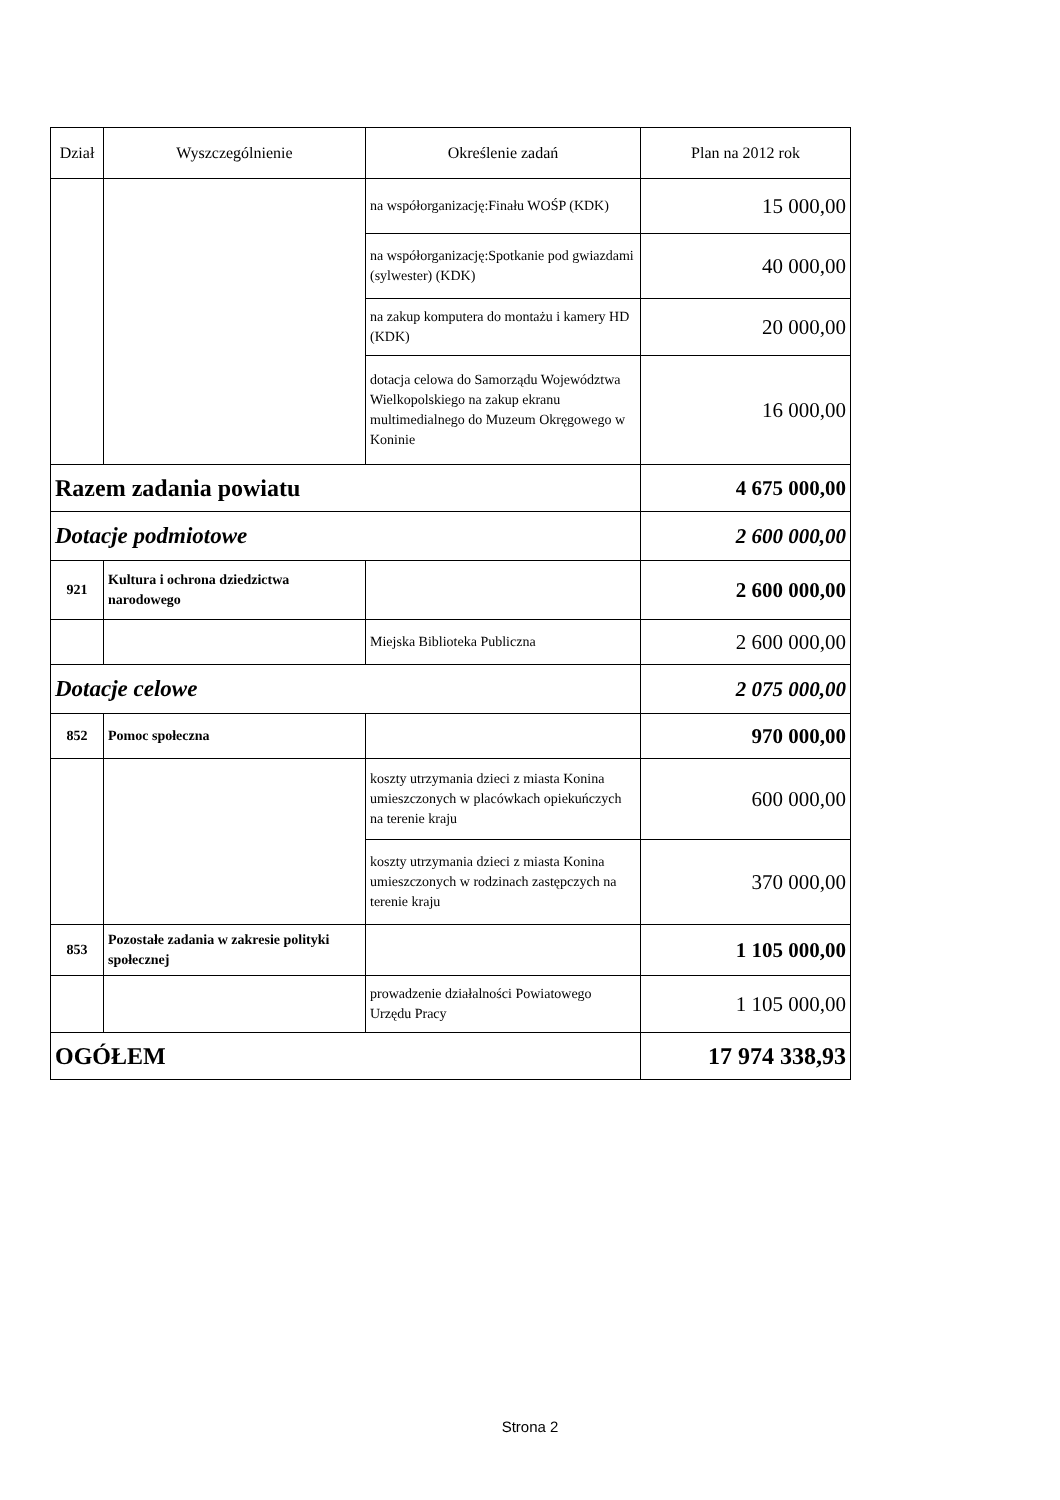| Dział | Wyszczególnienie | Określenie zadań | Plan na 2012 rok |
| --- | --- | --- | --- |
| | | na współorganizację:Finału WOŚP (KDK) | 15 000,00 |
| | | na współorganizację:Spotkanie pod gwiazdami (sylwester) (KDK) | 40 000,00 |
| | | na zakup komputera do montażu i kamery HD (KDK) | 20 000,00 |
| | | dotacja celowa do Samorządu Województwa Wielkopolskiego na zakup ekranu multimedialnego do Muzeum Okręgowego w Koninie | 16 000,00 |
| Razem zadania powiatu | | | 4 675 000,00 |
| Dotacje podmiotowe | | | 2 600 000,00 |
| 921 | Kultura i ochrona dziedzictwa narodowego | | 2 600 000,00 |
| | | Miejska Biblioteka Publiczna | 2 600 000,00 |
| Dotacje celowe | | | 2 075 000,00 |
| 852 | Pomoc społeczna | | 970 000,00 |
| | | koszty utrzymania dzieci z miasta Konina umieszczonych w placówkach opiekuńczych na terenie kraju | 600 000,00 |
| | | koszty utrzymania dzieci z miasta Konina umieszczonych w rodzinach zastępczych na terenie kraju | 370 000,00 |
| 853 | Pozostałe zadania w zakresie polityki społecznej | | 1 105 000,00 |
| | | prowadzenie działalności Powiatowego Urzędu Pracy | 1 105 000,00 |
| OGÓŁEM | | | 17 974 338,93 |
Strona 2